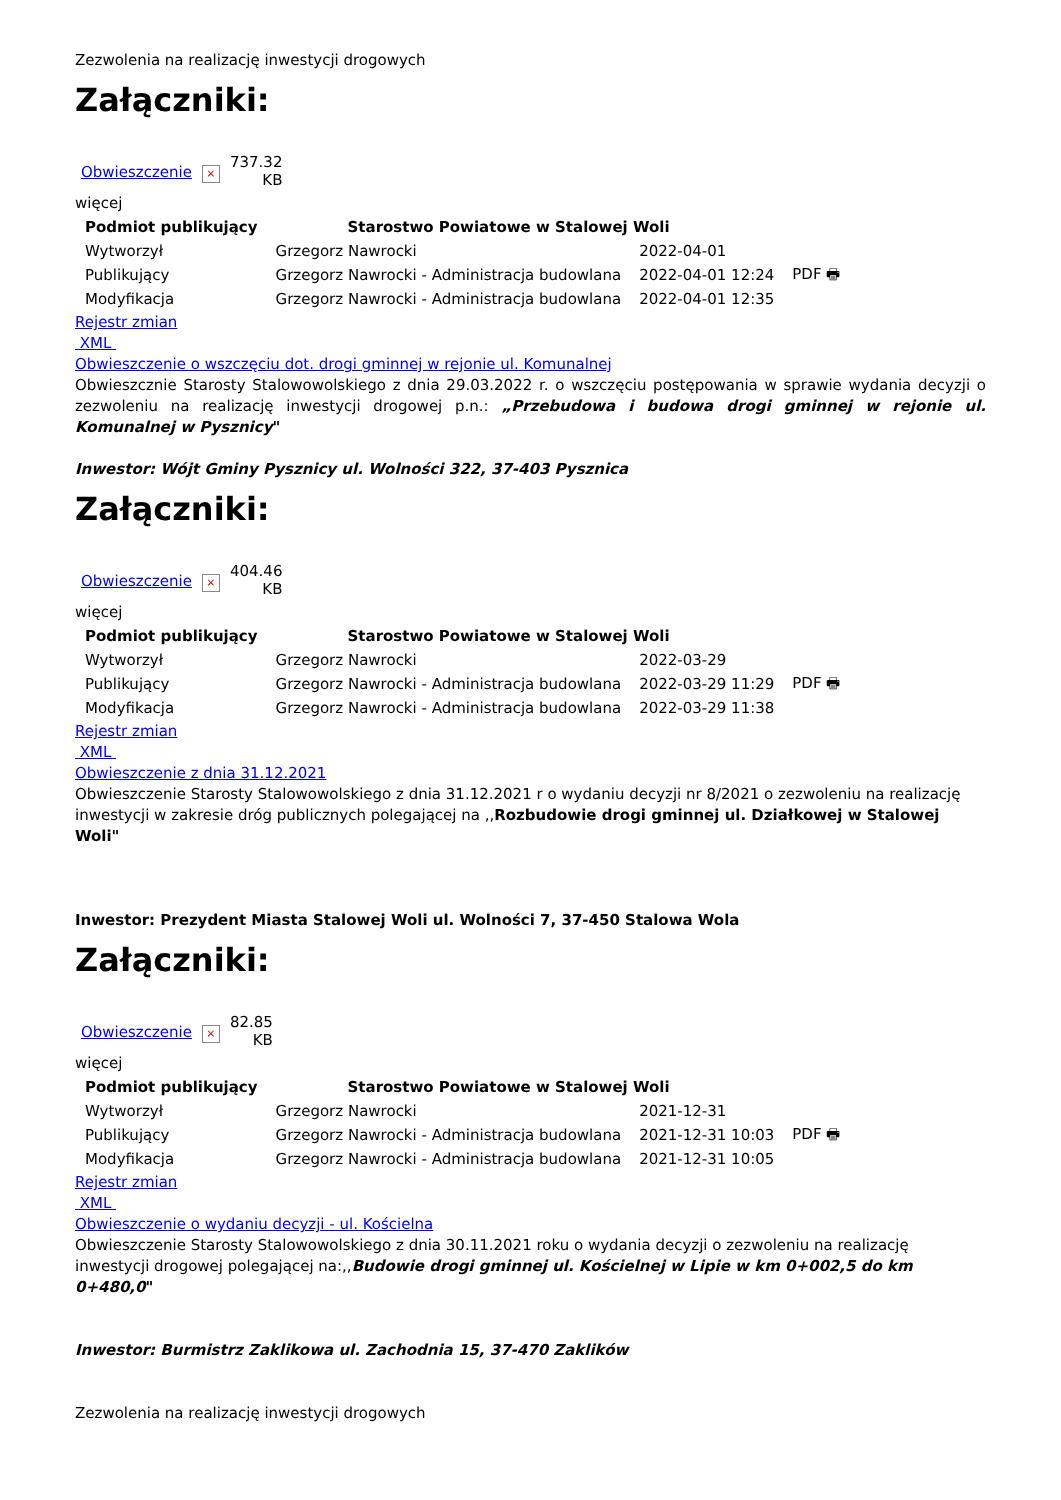Zezwolenia na realizację inwestycji drogowych
Załączniki:
| Obwieszczenie | × | 737.32 KB |
więcej
| Podmiot publikujący | Starostwo Powiatowe w Stalowej Woli | | |
| Wytworzył | Grzegorz Nawrocki | 2022-04-01 | PDF 🖶 |
| Publikujący | Grzegorz Nawrocki - Administracja budowlana | 2022-04-01 12:24 | |
| Modyfikacja | Grzegorz Nawrocki - Administracja budowlana | 2022-04-01 12:35 | |
Rejestr zmian
XML
Obwieszczenie o wszczęciu dot. drogi gminnej w rejonie ul. Komunalnej
Obwieszcznie Starosty Stalowowolskiego z dnia 29.03.2022 r. o wszczęciu postępowania w sprawie wydania decyzji o zezwoleniu na realizację inwestycji drogowej p.n.: „Przebudowa i budowa drogi gminnej w rejonie ul. Komunalnej w Pysznicy"
Inwestor: Wójt Gminy Pysznicy ul. Wolności 322, 37-403 Pysznica
Załączniki:
| Obwieszczenie | × | 404.46 KB |
więcej
| Podmiot publikujący | Starostwo Powiatowe w Stalowej Woli | | |
| Wytworzył | Grzegorz Nawrocki | 2022-03-29 | PDF 🖶 |
| Publikujący | Grzegorz Nawrocki - Administracja budowlana | 2022-03-29 11:29 | |
| Modyfikacja | Grzegorz Nawrocki - Administracja budowlana | 2022-03-29 11:38 | |
Rejestr zmian
XML
Obwieszczenie z dnia 31.12.2021
Obwieszczenie Starosty Stalowowolskiego z dnia 31.12.2021 r o wydaniu decyzji nr 8/2021 o zezwoleniu na realizację inwestycji w zakresie dróg publicznych polegającej na ,,Rozbudowie drogi gminnej ul. Działkowej w Stalowej Woli"
Inwestor: Prezydent Miasta Stalowej Woli ul. Wolności 7, 37-450 Stalowa Wola
Załączniki:
| Obwieszczenie | × | 82.85 KB |
więcej
| Podmiot publikujący | Starostwo Powiatowe w Stalowej Woli | | |
| Wytworzył | Grzegorz Nawrocki | 2021-12-31 | PDF 🖶 |
| Publikujący | Grzegorz Nawrocki - Administracja budowlana | 2021-12-31 10:03 | |
| Modyfikacja | Grzegorz Nawrocki - Administracja budowlana | 2021-12-31 10:05 | |
Rejestr zmian
XML
Obwieszczenie o wydaniu decyzji - ul. Kościelna
Obwieszczenie Starosty Stalowowolskiego z dnia 30.11.2021 roku o wydania decyzji o zezwoleniu na realizację inwestycji drogowej polegającej na:,,Budowie drogi gminnej ul. Kościelnej w Lipie w km 0+002,5 do km 0+480,0"
Inwestor: Burmistrz Zaklikowa ul. Zachodnia 15, 37-470 Zaklików
Zezwolenia na realizację inwestycji drogowych